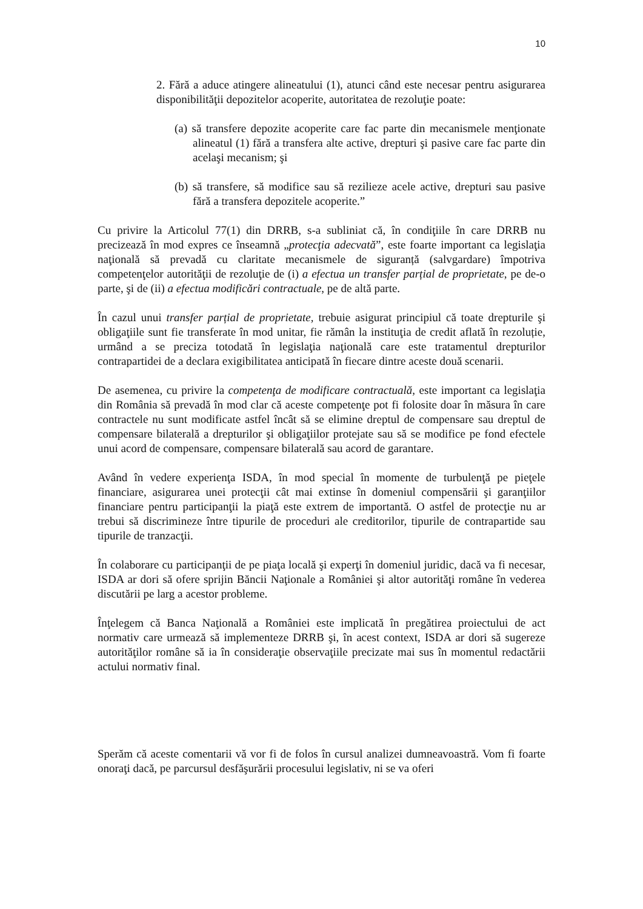10
2. Fără a aduce atingere alineatului (1), atunci când este necesar pentru asigurarea disponibilităţii depozitelor acoperite, autoritatea de rezoluţie poate:
(a) să transfere depozite acoperite care fac parte din mecanismele menţionate alineatul (1) fără a transfera alte active, drepturi şi pasive care fac parte din acelaşi mecanism; şi
(b) să transfere, să modifice sau să rezilieze acele active, drepturi sau pasive fără a transfera depozitele acoperite.”
Cu privire la Articolul 77(1) din DRRB, s-a subliniat că, în condiţiile în care DRRB nu precizează în mod expres ce înseamnă „protecţia adecvată”, este foarte important ca legislaţia naţională să prevadă cu claritate mecanismele de siguranță (salvgardare) împotriva competenţelor autorităţii de rezoluţie de (i) a efectua un transfer parțial de proprietate, pe de-o parte, şi de (ii) a efectua modificări contractuale, pe de altă parte.
În cazul unui transfer parțial de proprietate, trebuie asigurat principiul că toate drepturile şi obligaţiile sunt fie transferate în mod unitar, fie rămân la instituţia de credit aflată în rezoluție, urmând a se preciza totodată în legislaţia naţională care este tratamentul drepturilor contrapartidei de a declara exigibilitatea anticipată în fiecare dintre aceste două scenarii.
De asemenea, cu privire la competenţa de modificare contractuală, este important ca legislaţia din România să prevadă în mod clar că aceste competenţe pot fi folosite doar în măsura în care contractele nu sunt modificate astfel încât să se elimine dreptul de compensare sau dreptul de compensare bilaterală a drepturilor şi obligaţiilor protejate sau să se modifice pe fond efectele unui acord de compensare, compensare bilaterală sau acord de garantare.
Având în vedere experienţa ISDA, în mod special în momente de turbulenţă pe pieţele financiare, asigurarea unei protecţii cât mai extinse în domeniul compensării şi garanţiilor financiare pentru participanţii la piaţă este extrem de importantă. O astfel de protecţie nu ar trebui să discrimineze între tipurile de proceduri ale creditorilor, tipurile de contrapartide sau tipurile de tranzacţii.
În colaborare cu participanţii de pe piaţa locală şi experţi în domeniul juridic, dacă va fi necesar, ISDA ar dori să ofere sprijin Băncii Naţionale a României şi altor autorităţi române în vederea discutării pe larg a acestor probleme.
Înţelegem că Banca Naţională a României este implicată în pregătirea proiectului de act normativ care urmează să implementeze DRRB şi, în acest context, ISDA ar dori să sugereze autorităţilor române să ia în consideraţie observaţiile precizate mai sus în momentul redactării actului normativ final.
Sperăm că aceste comentarii vă vor fi de folos în cursul analizei dumneavoastră. Vom fi foarte onoraţi dacă, pe parcursul desfăşurării procesului legislativ, ni se va oferi